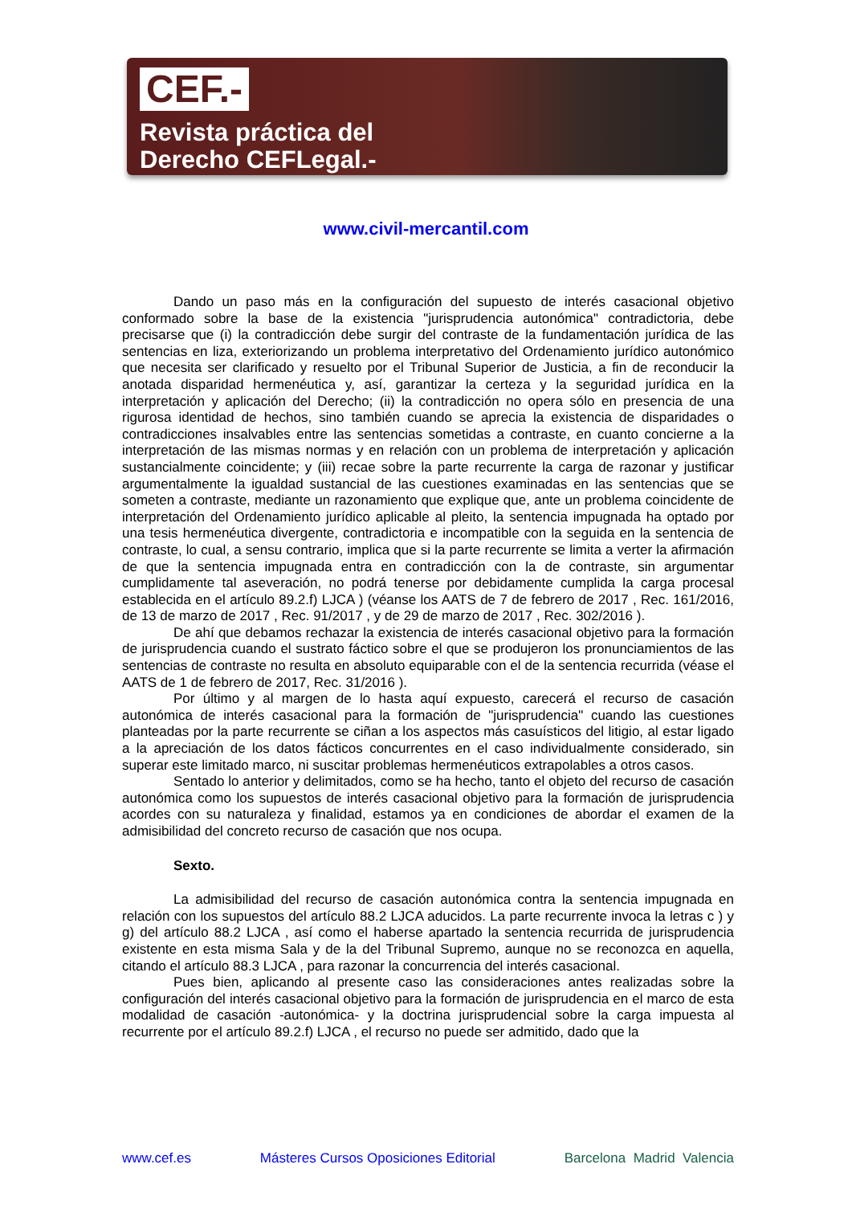CEF.-
Revista práctica del
Derecho CEFLegal.-
www.civil-mercantil.com
Dando un paso más en la configuración del supuesto de interés casacional objetivo conformado sobre la base de la existencia "jurisprudencia autonómica" contradictoria, debe precisarse que (i) la contradicción debe surgir del contraste de la fundamentación jurídica de las sentencias en liza, exteriorizando un problema interpretativo del Ordenamiento jurídico autonómico que necesita ser clarificado y resuelto por el Tribunal Superior de Justicia, a fin de reconducir la anotada disparidad hermenéutica y, así, garantizar la certeza y la seguridad jurídica en la interpretación y aplicación del Derecho; (ii) la contradicción no opera sólo en presencia de una rigurosa identidad de hechos, sino también cuando se aprecia la existencia de disparidades o contradicciones insalvables entre las sentencias sometidas a contraste, en cuanto concierne a la interpretación de las mismas normas y en relación con un problema de interpretación y aplicación sustancialmente coincidente; y (iii) recae sobre la parte recurrente la carga de razonar y justificar argumentalmente la igualdad sustancial de las cuestiones examinadas en las sentencias que se someten a contraste, mediante un razonamiento que explique que, ante un problema coincidente de interpretación del Ordenamiento jurídico aplicable al pleito, la sentencia impugnada ha optado por una tesis hermenéutica divergente, contradictoria e incompatible con la seguida en la sentencia de contraste, lo cual, a sensu contrario, implica que si la parte recurrente se limita a verter la afirmación de que la sentencia impugnada entra en contradicción con la de contraste, sin argumentar cumplidamente tal aseveración, no podrá tenerse por debidamente cumplida la carga procesal establecida en el artículo 89.2.f) LJCA ) (véanse los AATS de 7 de febrero de 2017 , Rec. 161/2016, de 13 de marzo de 2017 , Rec. 91/2017 , y de 29 de marzo de 2017 , Rec. 302/2016 ).
De ahí que debamos rechazar la existencia de interés casacional objetivo para la formación de jurisprudencia cuando el sustrato fáctico sobre el que se produjeron los pronunciamientos de las sentencias de contraste no resulta en absoluto equiparable con el de la sentencia recurrida (véase el AATS de 1 de febrero de 2017, Rec. 31/2016 ).
Por último y al margen de lo hasta aquí expuesto, carecerá el recurso de casación autonómica de interés casacional para la formación de "jurisprudencia" cuando las cuestiones planteadas por la parte recurrente se ciñan a los aspectos más casuísticos del litigio, al estar ligado a la apreciación de los datos fácticos concurrentes en el caso individualmente considerado, sin superar este limitado marco, ni suscitar problemas hermenéuticos extrapolables a otros casos.
Sentado lo anterior y delimitados, como se ha hecho, tanto el objeto del recurso de casación autonómica como los supuestos de interés casacional objetivo para la formación de jurisprudencia acordes con su naturaleza y finalidad, estamos ya en condiciones de abordar el examen de la admisibilidad del concreto recurso de casación que nos ocupa.
Sexto.
La admisibilidad del recurso de casación autonómica contra la sentencia impugnada en relación con los supuestos del artículo 88.2 LJCA aducidos. La parte recurrente invoca la letras c ) y g) del artículo 88.2 LJCA , así como el haberse apartado la sentencia recurrida de jurisprudencia existente en esta misma Sala y de la del Tribunal Supremo, aunque no se reconozca en aquella, citando el artículo 88.3 LJCA , para razonar la concurrencia del interés casacional.
Pues bien, aplicando al presente caso las consideraciones antes realizadas sobre la configuración del interés casacional objetivo para la formación de jurisprudencia en el marco de esta modalidad de casación -autonómica- y la doctrina jurisprudencial sobre la carga impuesta al recurrente por el artículo 89.2.f) LJCA , el recurso no puede ser admitido, dado que la
www.cef.es Másteres Cursos Oposiciones Editorial Barcelona Madrid Valencia